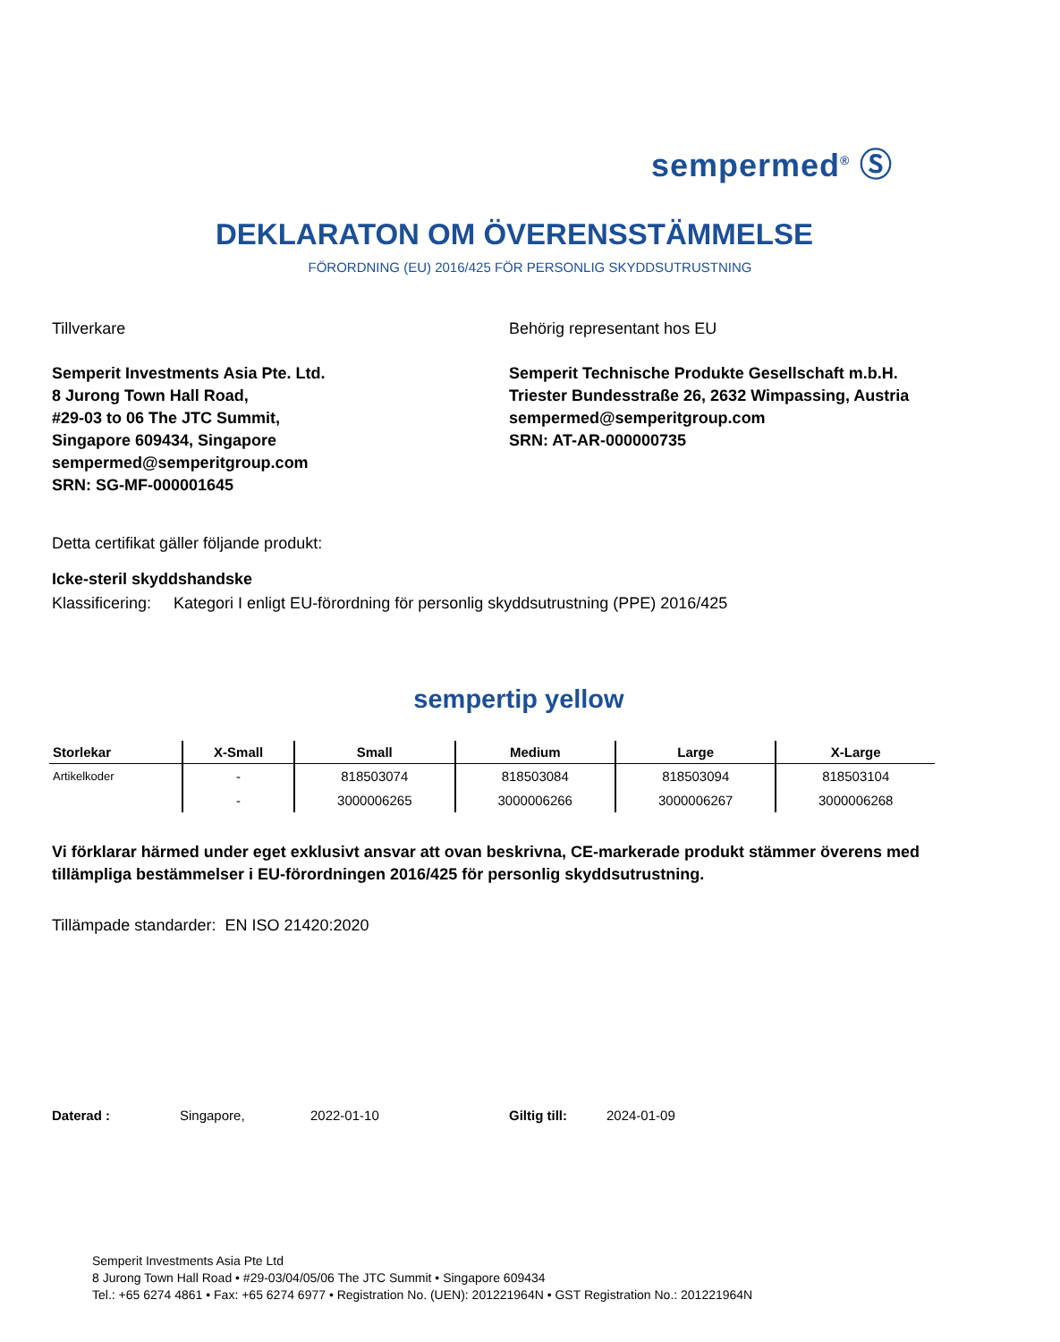sempermed<sup>®</sup> Ⓢ
DEKLARATON OM ÖVERENSSTÄMMELSE
FÖRORDNING (EU) 2016/425 FÖR PERSONLIG SKYDDSUTRUSTNING
Tillverkare
Semperit Investments Asia Pte. Ltd.
8 Jurong Town Hall Road,
#29-03 to 06 The JTC Summit,
Singapore 609434, Singapore
sempermed@semperitgroup.com
SRN: SG-MF-000001645
Behörig representant hos EU
Semperit Technische Produkte Gesellschaft m.b.H.
Triester Bundesstraße 26, 2632 Wimpassing, Austria
sempermed@semperitgroup.com
SRN: AT-AR-000000735
Detta certifikat gäller följande produkt:
Icke-steril skyddshandske
Klassificering: Kategori I enligt EU-förordning för personlig skyddsutrustning (PPE) 2016/425
sempertip yellow
| Storlekar | X-Small | Small | Medium | Large | X-Large |
| --- | --- | --- | --- | --- | --- |
| Artikelkoder | - | 818503074 | 818503084 | 818503094 | 818503104 |
| | - | 3000006265 | 3000006266 | 3000006267 | 3000006268 |
Vi förklarar härmed under eget exklusivt ansvar att ovan beskrivna, CE-markerade produkt stämmer överens med tillämpliga bestämmelser i EU-förordningen 2016/425 för personlig skyddsutrustning.
Tillämpade standarder: EN ISO 21420:2020
Daterad : Singapore, 2022-01-10 Giltig till: 2024-01-09
Semperit Investments Asia Pte Ltd
8 Jurong Town Hall Road • #29-03/04/05/06 The JTC Summit • Singapore 609434
Tel.: +65 6274 4861 • Fax: +65 6274 6977 • Registration No. (UEN): 201221964N • GST Registration No.: 201221964N